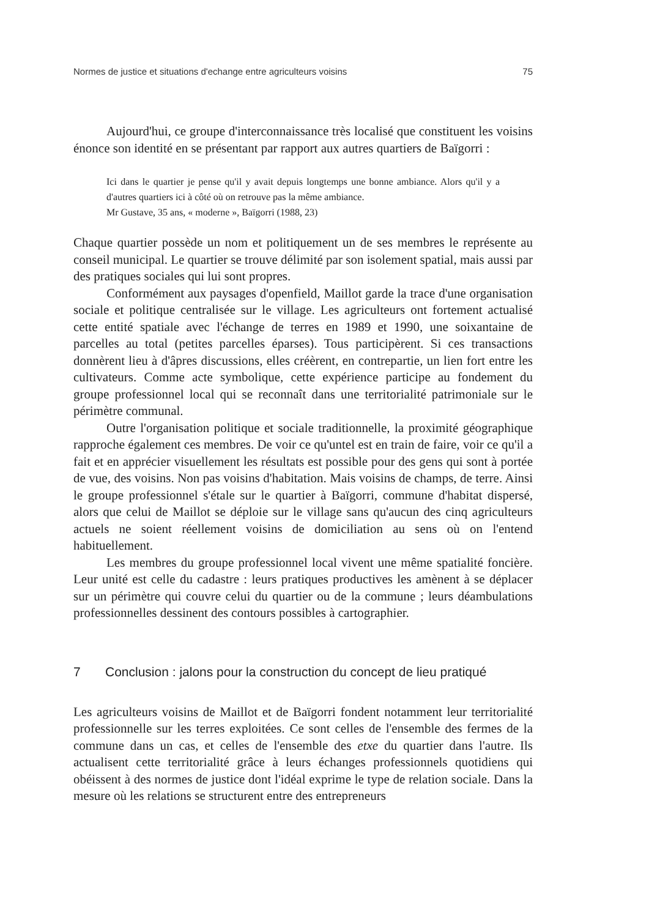Normes de justice et situations d'echange entre agriculteurs voisins 75
Aujourd'hui, ce groupe d'interconnaissance très localisé que constituent les voisins énonce son identité en se présentant par rapport aux autres quartiers de Baïgorri :
Ici dans le quartier je pense qu'il y avait depuis longtemps une bonne ambiance. Alors qu'il y a d'autres quartiers ici à côté où on retrouve pas la même ambiance.
Mr Gustave, 35 ans, « moderne », Baïgorri (1988, 23)
Chaque quartier possède un nom et politiquement un de ses membres le représente au conseil municipal. Le quartier se trouve délimité par son isolement spatial, mais aussi par des pratiques sociales qui lui sont propres.
Conformément aux paysages d'openfield, Maillot garde la trace d'une organisation sociale et politique centralisée sur le village. Les agriculteurs ont fortement actualisé cette entité spatiale avec l'échange de terres en 1989 et 1990, une soixantaine de parcelles au total (petites parcelles éparses). Tous participèrent. Si ces transactions donnèrent lieu à d'âpres discussions, elles créèrent, en contrepartie, un lien fort entre les cultivateurs. Comme acte symbolique, cette expérience participe au fondement du groupe professionnel local qui se reconnaît dans une territorialité patrimoniale sur le périmètre communal.
Outre l'organisation politique et sociale traditionnelle, la proximité géographique rapproche également ces membres. De voir ce qu'untel est en train de faire, voir ce qu'il a fait et en apprécier visuellement les résultats est possible pour des gens qui sont à portée de vue, des voisins. Non pas voisins d'habitation. Mais voisins de champs, de terre. Ainsi le groupe professionnel s'étale sur le quartier à Baïgorri, commune d'habitat dispersé, alors que celui de Maillot se déploie sur le village sans qu'aucun des cinq agriculteurs actuels ne soient réellement voisins de domiciliation au sens où on l'entend habituellement.
Les membres du groupe professionnel local vivent une même spatialité foncière. Leur unité est celle du cadastre : leurs pratiques productives les amènent à se déplacer sur un périmètre qui couvre celui du quartier ou de la commune ; leurs déambulations professionnelles dessinent des contours possibles à cartographier.
7 Conclusion : jalons pour la construction du concept de lieu pratiqué
Les agriculteurs voisins de Maillot et de Baïgorri fondent notamment leur territorialité professionnelle sur les terres exploitées. Ce sont celles de l'ensemble des fermes de la commune dans un cas, et celles de l'ensemble des etxe du quartier dans l'autre. Ils actualisent cette territorialité grâce à leurs échanges professionnels quotidiens qui obéissent à des normes de justice dont l'idéal exprime le type de relation sociale. Dans la mesure où les relations se structurent entre des entrepreneurs